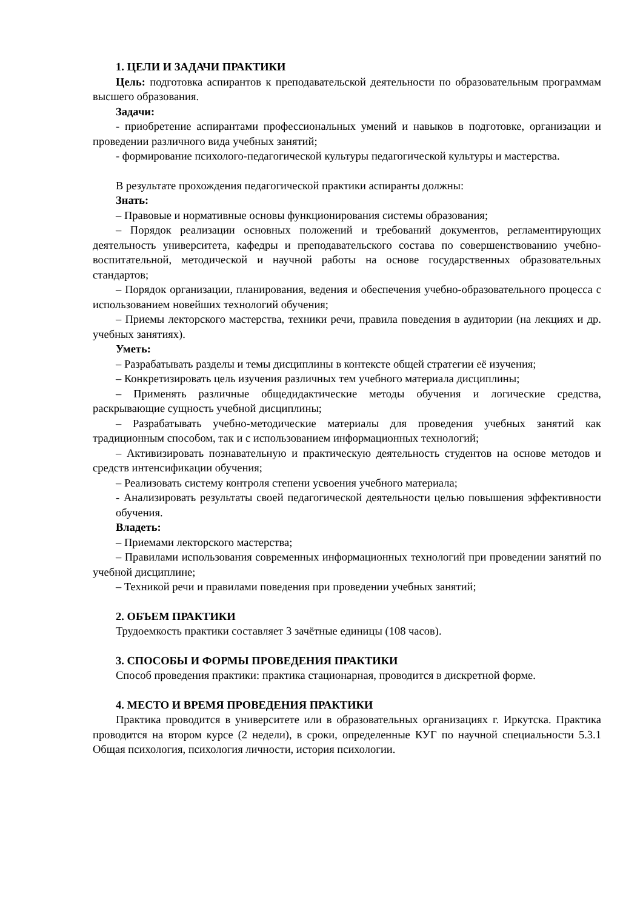1. ЦЕЛИ И ЗАДАЧИ ПРАКТИКИ
Цель: подготовка аспирантов к преподавательской деятельности по образовательным программам высшего образования.
Задачи:
- приобретение аспирантами профессиональных умений и навыков в подготовке, организации и проведении различного вида учебных занятий;
- формирование психолого-педагогической культуры педагогической культуры и мастерства.
В результате прохождения педагогической практики аспиранты должны:
Знать:
– Правовые и нормативные основы функционирования системы образования;
– Порядок реализации основных положений и требований документов, регламентирующих деятельность университета, кафедры и преподавательского состава по совершенствованию учебно-воспитательной, методической и научной работы на основе государственных образовательных стандартов;
– Порядок организации, планирования, ведения и обеспечения учебно-образовательного процесса с использованием новейших технологий обучения;
– Приемы лекторского мастерства, техники речи, правила поведения в аудитории (на лекциях и др. учебных занятиях).
Уметь:
– Разрабатывать разделы и темы дисциплины в контексте общей стратегии её изучения;
– Конкретизировать цель изучения различных тем учебного материала дисциплины;
– Применять различные общедидактические методы обучения и логические средства, раскрывающие сущность учебной дисциплины;
– Разрабатывать учебно-методические материалы для проведения учебных занятий как традиционным способом, так и с использованием информационных технологий;
– Активизировать познавательную и практическую деятельность студентов на основе методов и средств интенсификации обучения;
– Реализовать систему контроля степени усвоения учебного материала;
- Анализировать результаты своей педагогической деятельности целью повышения эффективности обучения.
Владеть:
– Приемами лекторского мастерства;
– Правилами использования современных информационных технологий при проведении занятий по учебной дисциплине;
– Техникой речи и правилами поведения при проведении учебных занятий;
2. ОБЪЕМ ПРАКТИКИ
Трудоемкость практики составляет 3 зачётные единицы (108 часов).
3. СПОСОБЫ И ФОРМЫ ПРОВЕДЕНИЯ ПРАКТИКИ
Способ проведения практики: практика стационарная, проводится в дискретной форме.
4. МЕСТО И ВРЕМЯ ПРОВЕДЕНИЯ ПРАКТИКИ
Практика проводится в университете или в образовательных организациях г. Иркутска. Практика проводится на втором курсе (2 недели), в сроки, определенные КУГ по научной специальности 5.3.1 Общая психология, психология личности, история психологии.